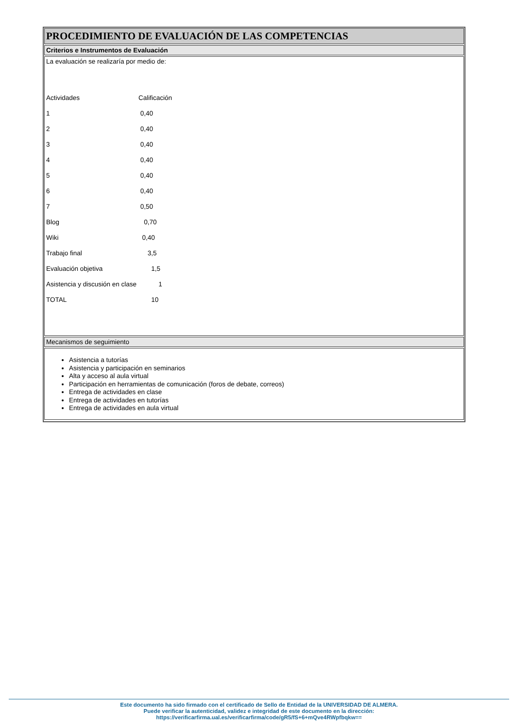PROCEDIMIENTO DE EVALUACIÓN DE LAS COMPETENCIAS
Criterios e Instrumentos de Evaluación
La evaluación se realizaría por medio de:
| Actividades | Calificación |
| 1 | 0,40 |
| 2 | 0,40 |
| 3 | 0,40 |
| 4 | 0,40 |
| 5 | 0,40 |
| 6 | 0,40 |
| 7 | 0,50 |
| Blog | 0,70 |
| Wiki | 0,40 |
| Trabajo final | 3,5 |
| Evaluación objetiva | 1,5 |
| Asistencia y discusión en clase | 1 |
| TOTAL | 10 |
Mecanismos de seguimiento
Asistencia a tutorías
Asistencia y participación en seminarios
Alta y acceso al aula virtual
Participación en herramientas de comunicación (foros de debate, correos)
Entrega de actividades en clase
Entrega de actividades en tutorías
Entrega de actividades en aula virtual
Este documento ha sido firmado con el certificado de Sello de Entidad de la UNIVERSIDAD DE ALMERA.
Puede verificar la autenticidad, validez e integridad de este documento en la dirección:
https://verificarfirma.ual.es/verificarfirma/code/gR5/fS+6+mQve4RWpfbqkw==